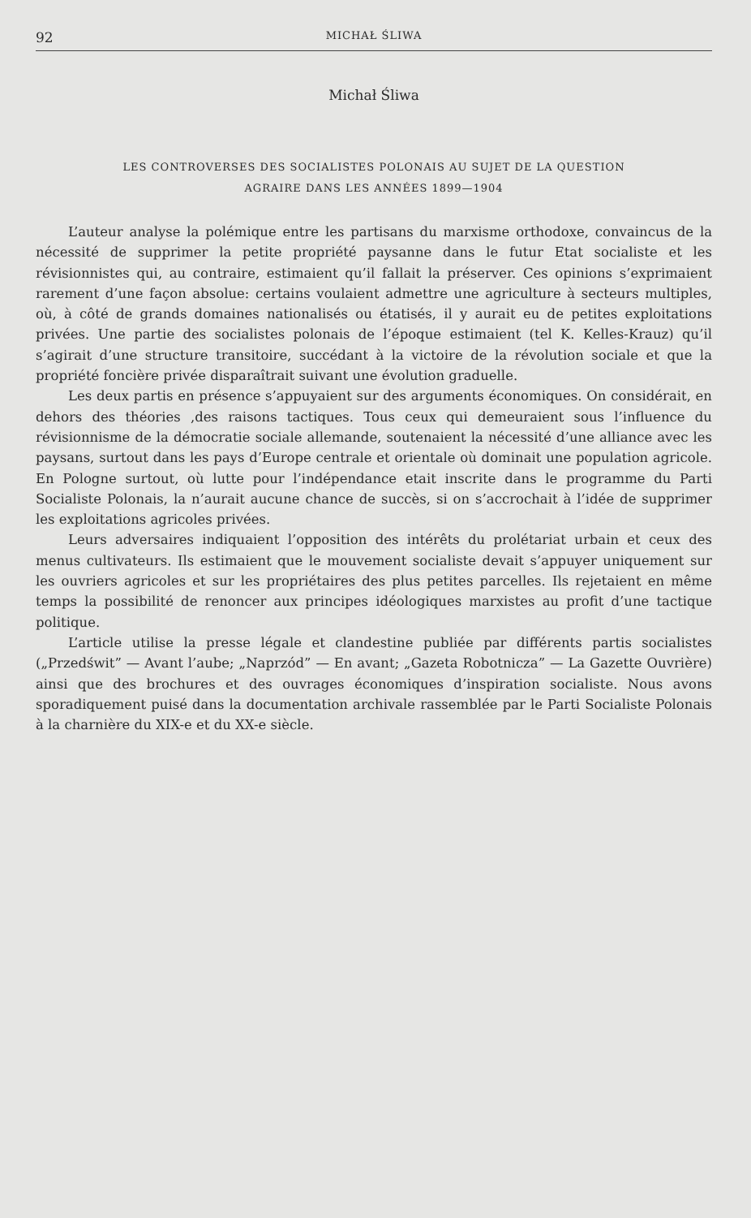92 MICHAŁ ŚLIWA
Michał Śliwa
LES CONTROVERSES DES SOCIALISTES POLONAIS AU SUJET DE LA QUESTION
AGRAIRE DANS LES ANNÉES 1899—1904
L’auteur analyse la polémique entre les partisans du marxisme orthodoxe, convaincus de la nécessité de supprimer la petite propriété paysanne dans le futur Etat socialiste et les révisionnistes qui, au contraire, estimaient qu’il fallait la préserver. Ces opinions s’exprimaient rarement d’une façon absolue: certains voulaient admettre une agriculture à secteurs multiples, où, à côté de grands domaines nationalisés ou étatisés, il y aurait eu de petites exploitations privées. Une partie des socialistes polonais de l’époque estimaient (tel K. Kelles-Krauz) qu’il s’agirait d’une structure transitoire, succédant à la victoire de la révolution sociale et que la propriété foncière privée disparaîtrait suivant une évolution graduelle.
Les deux partis en présence s’appuyaient sur des arguments économiques. On considérait, en dehors des théories ,des raisons tactiques. Tous ceux qui demeuraient sous l’influence du révisionnisme de la démocratie sociale allemande, soutenaient la nécessité d’une alliance avec les paysans, surtout dans les pays d’Europe centrale et orientale où dominait une population agricole. En Pologne surtout, où lutte pour l’indépendance etait inscrite dans le programme du Parti Socialiste Polonais, la n’aurait aucune chance de succès, si on s’accrochait à l’idée de supprimer les exploitations agricoles privées.
Leurs adversaires indiquaient l’opposition des intérêts du prolétariat urbain et ceux des menus cultivateurs. Ils estimaient que le mouvement socialiste devait s’appuyer uniquement sur les ouvriers agricoles et sur les propriétaires des plus petites parcelles. Ils rejetaient en même temps la possibilité de renoncer aux principes idéologiques marxistes au profit d’une tactique politique.
L’article utilise la presse légale et clandestine publiée par différents partis socialistes („Przedświt” — Avant l’aube; „Naprzód” — En avant; „Gazeta Robotnicza” — La Gazette Ouvrière) ainsi que des brochures et des ouvrages économiques d’inspiration socialiste. Nous avons sporadiquement puisé dans la documentation archivale rassemblée par le Parti Socialiste Polonais à la charnière du XIX-e et du XX-e siècle.